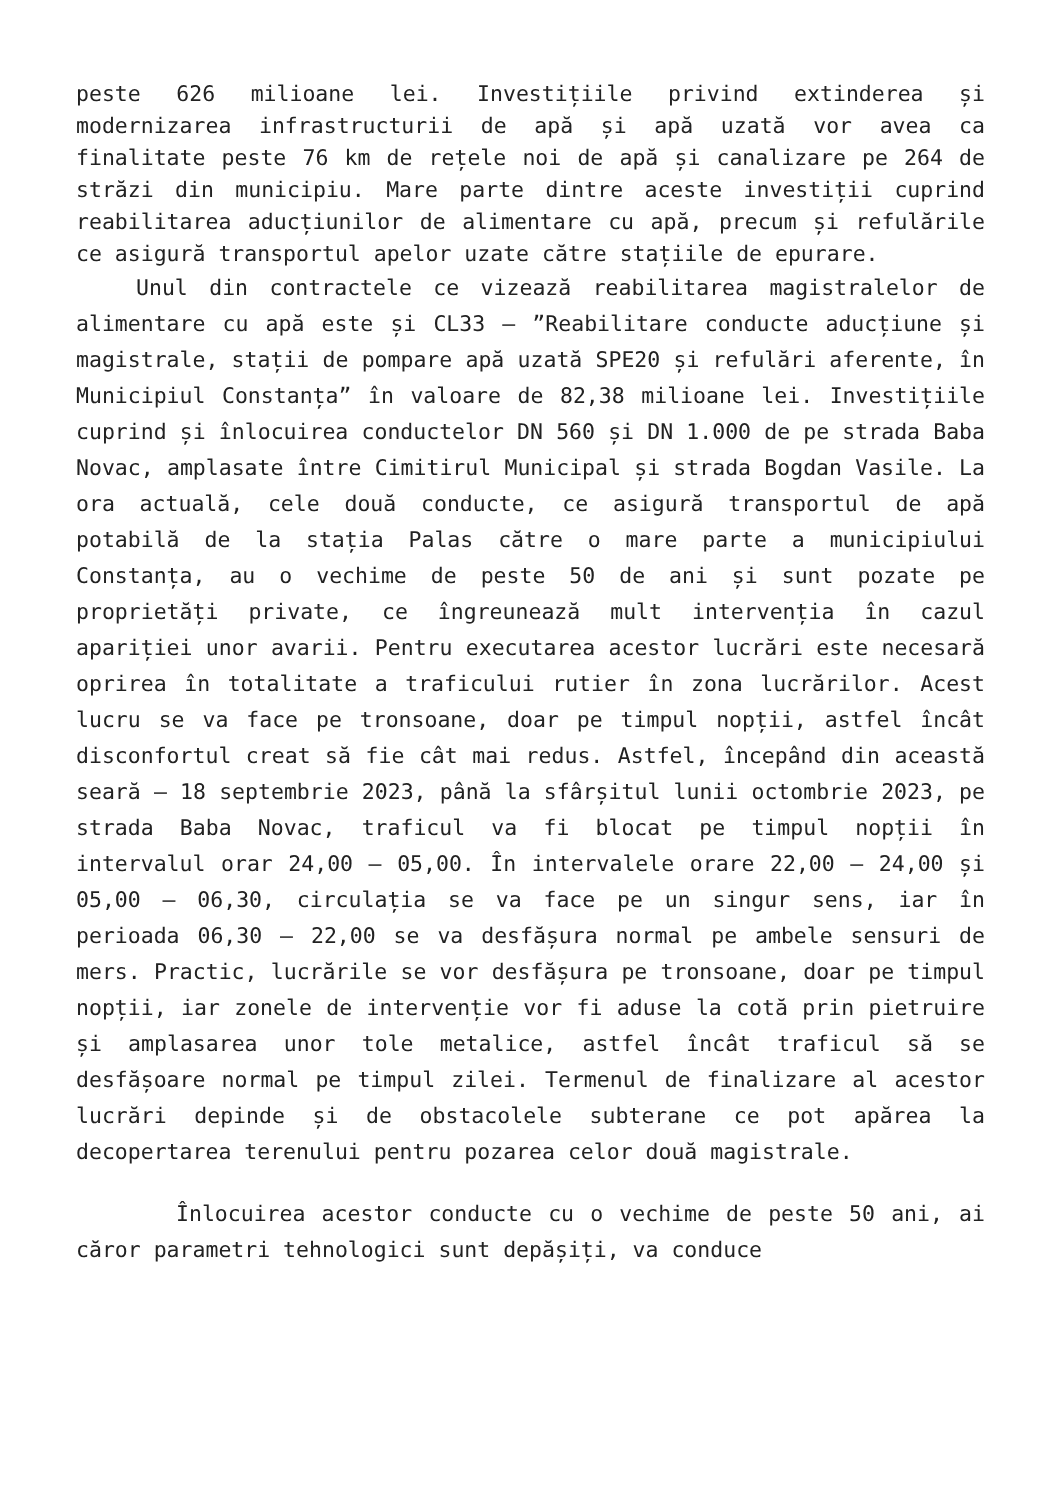peste 626 milioane lei. Investițiile privind extinderea și modernizarea infrastructurii de apă și apă uzată vor avea ca finalitate peste 76 km de rețele noi de apă și canalizare pe 264 de străzi din municipiu. Mare parte dintre aceste investiții cuprind reabilitarea aducțiunilor de alimentare cu apă, precum și refulările ce asigură transportul apelor uzate către stațiile de epurare.
Unul din contractele ce vizează reabilitarea magistralelor de alimentare cu apă este și CL33 – ”Reabilitare conducte aducțiune și magistrale, stații de pompare apă uzată SPE20 și refulări aferente, în Municipiul Constanța” în valoare de 82,38 milioane lei. Investițiile cuprind și înlocuirea conductelor DN 560 și DN 1.000 de pe strada Baba Novac, amplasate între Cimitirul Municipal și strada Bogdan Vasile. La ora actuală, cele două conducte, ce asigură transportul de apă potabilă de la stația Palas către o mare parte a municipiului Constanța, au o vechime de peste 50 de ani și sunt pozate pe proprietăți private, ce îngreunează mult intervenția în cazul apariției unor avarii. Pentru executarea acestor lucrări este necesară oprirea în totalitate a traficului rutier în zona lucrărilor. Acest lucru se va face pe tronsoane, doar pe timpul nopții, astfel încât disconfortul creat să fie cât mai redus. Astfel, începând din această seară – 18 septembrie 2023, până la sfârșitul lunii octombrie 2023, pe strada Baba Novac, traficul va fi blocat pe timpul nopții în intervalul orar 24,00 – 05,00. În intervalele orare 22,00 – 24,00 și 05,00 – 06,30, circulația se va face pe un singur sens, iar în perioada 06,30 – 22,00 se va desfășura normal pe ambele sensuri de mers. Practic, lucrările se vor desfășura pe tronsoane, doar pe timpul nopții, iar zonele de intervenție vor fi aduse la cotă prin pietruire și amplasarea unor tole metalice, astfel încât traficul să se desfășoare normal pe timpul zilei. Termenul de finalizare al acestor lucrări depinde și de obstacolele subterane ce pot apărea la decopertarea terenului pentru pozarea celor două magistrale.
Înlocuirea acestor conducte cu o vechime de peste 50 ani, ai căror parametri tehnologici sunt depășiți, va conduce